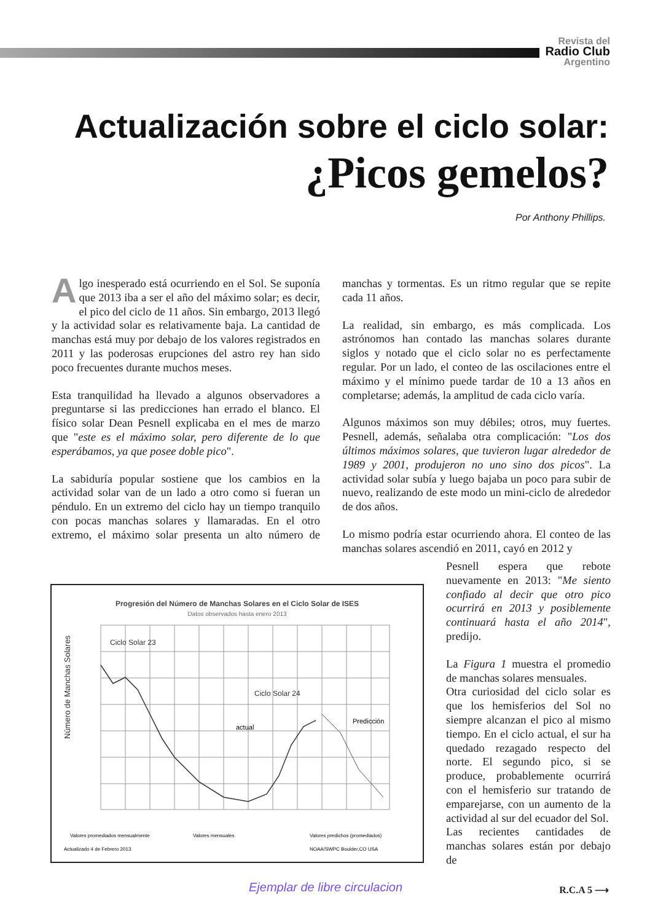Revista del
Radio Club
Argentino
Actualización sobre el ciclo solar:
¿Picos gemelos?
Por Anthony Phillips.
Algo inesperado está ocurriendo en el Sol. Se suponía que 2013 iba a ser el año del máximo solar; es decir, el pico del ciclo de 11 años. Sin embargo, 2013 llegó y la actividad solar es relativamente baja. La cantidad de manchas está muy por debajo de los valores registrados en 2011 y las poderosas erupciones del astro rey han sido poco frecuentes durante muchos meses.
Esta tranquilidad ha llevado a algunos observadores a preguntarse si las predicciones han errado el blanco. El físico solar Dean Pesnell explicaba en el mes de marzo que "este es el máximo solar, pero diferente de lo que esperábamos, ya que posee doble pico".
La sabiduría popular sostiene que los cambios en la actividad solar van de un lado a otro como si fueran un péndulo. En un extremo del ciclo hay un tiempo tranquilo con pocas manchas solares y llamaradas. En el otro extremo, el máximo solar presenta un alto número de manchas y tormentas. Es un ritmo regular que se repite cada 11 años.
La realidad, sin embargo, es más complicada. Los astrónomos han contado las manchas solares durante siglos y notado que el ciclo solar no es perfectamente regular. Por un lado, el conteo de las oscilaciones entre el máximo y el mínimo puede tardar de 10 a 13 años en completarse; además, la amplitud de cada ciclo varía.
Algunos máximos son muy débiles; otros, muy fuertes. Pesnell, además, señalaba otra complicación: "Los dos últimos máximos solares, que tuvieron lugar alrededor de 1989 y 2001, produjeron no uno sino dos picos". La actividad solar subía y luego bajaba un poco para subir de nuevo, realizando de este modo un mini-ciclo de alrededor de dos años.
Lo mismo podría estar ocurriendo ahora. El conteo de las manchas solares ascendió en 2011, cayó en 2012 y
Progresión del Número de Manchas Solares en el Ciclo Solar de ISES
Datos observados hasta enero 2013
Ciclo Solar 23
Ciclo Solar 24
actual
Predicción
Número de Manchas Solares
Valores promediados mensualmente
Valores mensuales
Valores predichos (promediados)
Actualizado 4 de Febrero 2013
NOAA/SWPC Boulder,CO USA
Pesnell espera que rebote nuevamente en 2013: "Me siento confiado al decir que otro pico ocurrirá en 2013 y posiblemente continuará hasta el año 2014", predijo.
La Figura 1 muestra el promedio de manchas solares mensuales.
Otra curiosidad del ciclo solar es que los hemisferios del Sol no siempre alcanzan el pico al mismo tiempo. En el ciclo actual, el sur ha quedado rezagado respecto del norte. El segundo pico, si se produce, probablemente ocurrirá con el hemisferio sur tratando de emparejarse, con un aumento de la actividad al sur del ecuador del Sol.
Las recientes cantidades de manchas solares están por debajo de
Ejemplar de libre circulacion R.C.A 5 ⟶